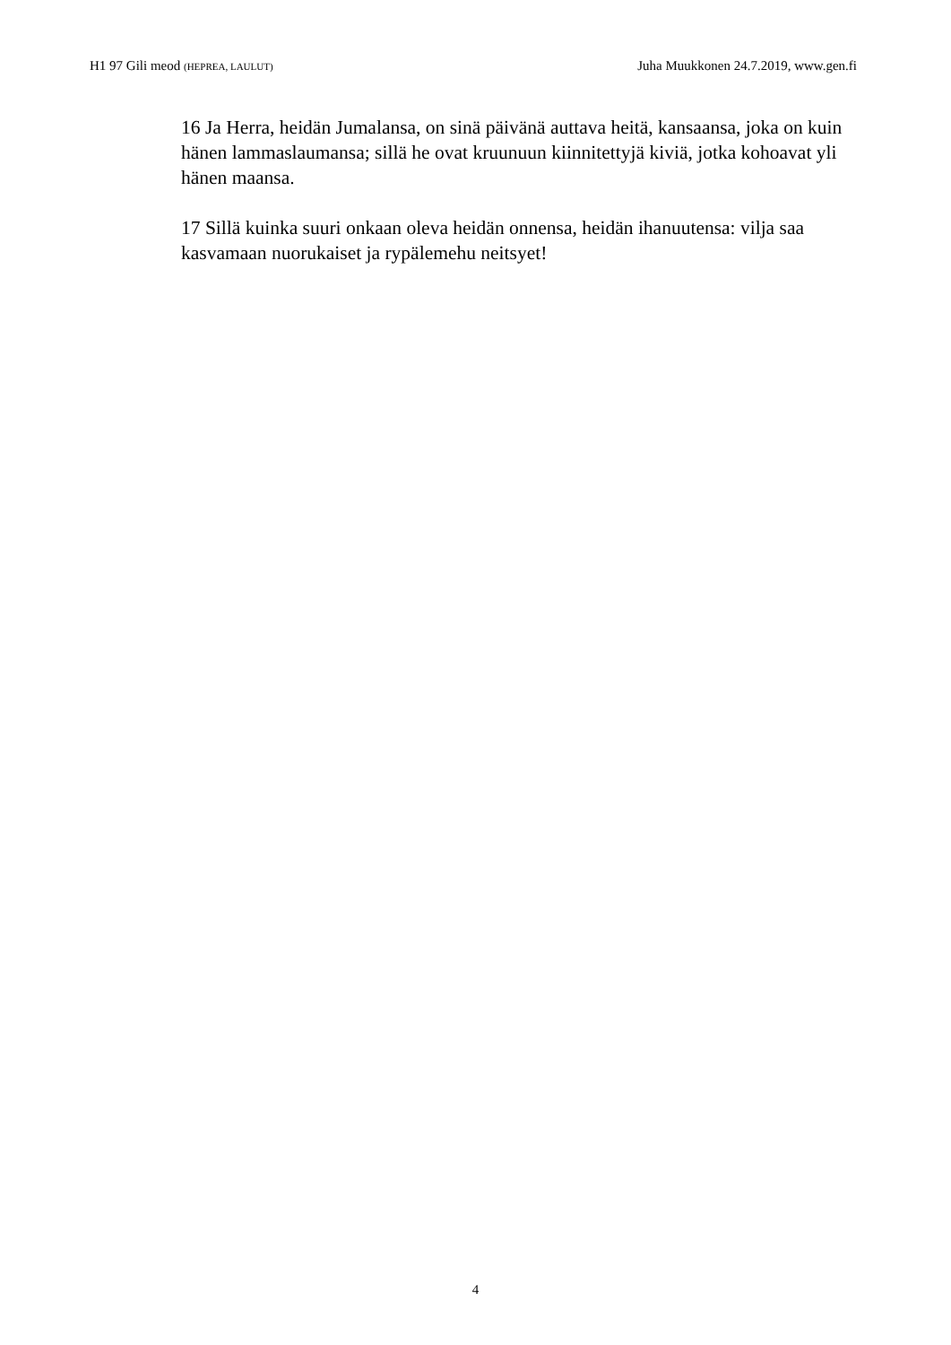H1 97 Gili meod (HEPREA, LAULUT) Juha Muukkonen 24.7.2019, www.gen.fi
16 Ja Herra, heidän Jumalansa, on sinä päivänä auttava heitä, kansaansa, joka on kuin hänen lammaslaumansa; sillä he ovat kruunuun kiinnitettyjä kiviä, jotka kohoavat yli hänen maansa.
17 Sillä kuinka suuri onkaan oleva heidän onnensa, heidän ihanuutensa: vilja saa kasvamaan nuorukaiset ja rypälemehu neitsyet!
4